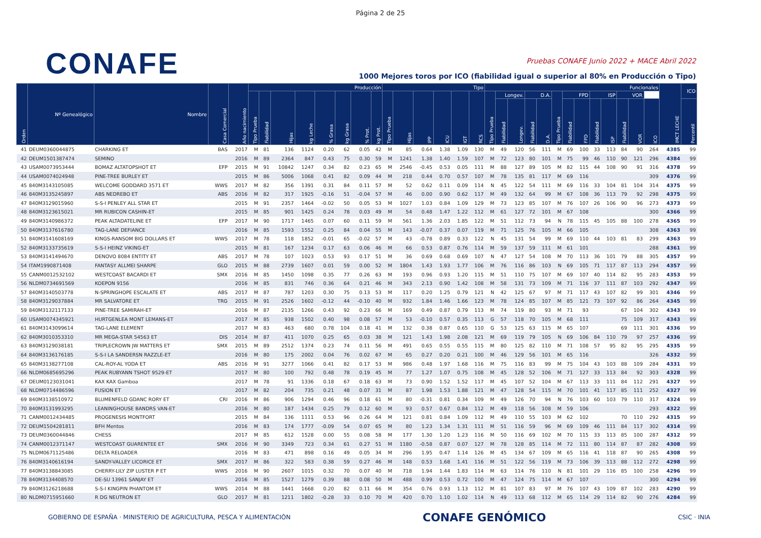Página 2 de 25
CONAFE
Pruebas CONAFE Junio 2022 + MACE Abril 2022
1000 Mejores toros por ICO (fiabilidad igual o superior al 80% en Producción o Tipo)
| Orden | Nº Genealógico | Nombre | Casa Comercial | Año nacimiento | Producción | | | | | | | | Tipo | | | | | | Funcionales | | | | | | | | | | | | | IMCT LECHE | ICO |
| --- | --- | --- | --- | --- | --- | --- | --- | --- | --- | --- | --- | --- | --- | --- | --- | --- | --- | --- | --- | --- | --- | --- | --- | --- | --- | --- | --- | --- | --- | --- | --- | --- | --- |
| | | | | | Tipo Prueba | Fiabilidad | Hijas | kg Leche | % Grasa | kg Grasa | % Prot. | kg Prot. | Tipo Prueba | Hijas | IPP | ICU | IGT | RCS | Tipo Prueba | Longev. | | D.A. | | Tipo Prueba | FPD | | ISP | | VOR | | | | |
| | | | | | | | | | | | | | | | | | | | | Fiabilidad | Longev. | Fiabilidad | D.A. | | Fiabilidad | FPD | Fiabilidad | ISP | Fiabilidad | VOR | ICO | | Percentil |
| 41 | DEUM0360044875 | CHARKING ET | BAS | 2017 | M | 81 | 136 | 1124 | 0.20 | 62 | 0.05 | 42 | M | 85 | 0.64 | 1.38 | 1.09 | 130 | M | 49 | 120 | 56 | 111 | M | 69 | 100 | 33 | 113 | 84 | 90 | 264 | 4385 | 99 |
| 42 | DEUM1501387474 | SEMINO | | 2016 | M | 89 | 2364 | 847 | 0.43 | 75 | 0.30 | 59 | M | 1241 | 1.38 | 1.40 | 1.59 | 107 | M | 72 | 123 | 80 | 101 | M | 75 | 99 | 46 | 110 | 90 | 121 | 296 | 4384 | 99 |
| 43 | USAM0073953444 | BOMAZ ALTATOPSHOT ET | EFP | 2015 | M | 91 | 10842 | 1247 | 0.34 | 82 | 0.23 | 65 | M | 2546 | -0.45 | 0.53 | 0.05 | 111 | M | 88 | 127 | 89 | 105 | M | 82 | 115 | 44 | 108 | 90 | 91 | 316 | 4378 | 99 |
| 44 | USAM0074024948 | PINE-TREE BURLEY ET | | 2015 | M | 86 | 5006 | 1068 | 0.41 | 82 | 0.09 | 44 | M | 218 | 0.44 | 0.70 | 0.57 | 107 | M | 78 | 135 | 81 | 117 | M | 69 | 116 | | | | | 309 | 4376 | 99 |
| 45 | 840M3143105085 | WELCOME GODDARD 3571 ET | WWS | 2017 | M | 82 | 356 | 1391 | 0.31 | 84 | 0.11 | 57 | M | 52 | 0.62 | 0.11 | 0.09 | 114 | N | 45 | 122 | 54 | 111 | M | 69 | 116 | 33 | 104 | 81 | 104 | 314 | 4375 | 99 |
| 46 | 840M3135245897 | ABS NEDREBO ET | ABS | 2016 | M | 82 | 317 | 1925 | -0.16 | 51 | -0.04 | 57 | M | 46 | 0.00 | 0.90 | 0.62 | 117 | M | 49 | 132 | 64 | 99 | M | 67 | 108 | 36 | 113 | 79 | 92 | 298 | 4375 | 99 |
| 47 | 840M3129015960 | S-S-I PENLEY ALL STAR ET | | 2015 | M | 91 | 2357 | 1464 | -0.02 | 50 | 0.05 | 53 | M | 1027 | 1.03 | 0.84 | 1.09 | 129 | M | 73 | 123 | 85 | 107 | M | 76 | 107 | 26 | 106 | 90 | 96 | 273 | 4373 | 99 |
| 48 | 840M3123615021 | MR RUBICON CASHIN-ET | | 2015 | M | 85 | 901 | 1425 | 0.24 | 78 | 0.03 | 49 | M | 54 | 0.48 | 1.47 | 1.22 | 112 | M | 61 | 127 | 72 | 101 | M | 67 | 108 | | | | | 300 | 4366 | 99 |
| 49 | 840M3140986372 | PEAK ALTADATELINE ET | EFP | 2017 | M | 90 | 1717 | 1465 | 0.07 | 60 | 0.11 | 59 | M | 561 | 1.36 | 2.03 | 1.85 | 122 | M | 51 | 112 | 73 | 94 | N | 78 | 115 | 45 | 105 | 88 | 100 | 278 | 4365 | 99 |
| 50 | 840M3137616780 | TAG-LANE DEFIANCE | | 2016 | M | 85 | 1593 | 1552 | 0.25 | 84 | 0.04 | 55 | M | 143 | -0.07 | 0.37 | 0.07 | 119 | M | 71 | 125 | 76 | 105 | M | 66 | 105 | | | | | 308 | 4363 | 99 |
| 51 | 840M3141608169 | KINGS-RANSOM BIG DOLLARS ET | WWS | 2017 | M | 78 | 118 | 1852 | -0.01 | 65 | -0.02 | 57 | M | 43 | -0.78 | 0.89 | 0.33 | 122 | N | 45 | 131 | 54 | 99 | M | 69 | 110 | 44 | 103 | 81 | 83 | 299 | 4363 | 99 |
| 52 | 840M3133735619 | S-S-I HEINZ VIKING-ET | | 2015 | M | 81 | 167 | 1234 | 0.17 | 63 | 0.06 | 46 | M | 66 | 0.53 | 0.87 | 0.76 | 114 | M | 59 | 137 | 59 | 111 | M | 61 | 101 | | | | | 288 | 4361 | 99 |
| 53 | 840M3141494670 | DENOVO 8084 ENTITY ET | ABS | 2017 | M | 78 | 107 | 1023 | 0.53 | 93 | 0.17 | 51 | M | 36 | 0.69 | 0.68 | 0.69 | 107 | N | 47 | 127 | 54 | 108 | M | 70 | 113 | 36 | 101 | 79 | 88 | 305 | 4357 | 99 |
| 54 | ITAM1990871408 | FANTASY ALLMEI SHARPE | GLO | 2015 | M | 88 | 2739 | 1607 | 0.01 | 59 | 0.00 | 52 | M | 1804 | 1.43 | 1.93 | 1.77 | 106 | M | 76 | 116 | 86 | 103 | N | 69 | 105 | 71 | 117 | 87 | 113 | 294 | 4357 | 99 |
| 55 | CANM0012532102 | WESTCOAST BACARDI ET | SMX | 2016 | M | 85 | 1450 | 1098 | 0.35 | 77 | 0.26 | 63 | M | 193 | 0.96 | 0.93 | 1.20 | 115 | M | 51 | 110 | 75 | 107 | M | 69 | 107 | 40 | 114 | 82 | 95 | 283 | 4353 | 99 |
| 56 | NLDM0734691569 | KOEPON 9156 | | 2016 | M | 85 | 831 | 746 | 0.36 | 64 | 0.21 | 46 | M | 343 | 2.13 | 0.90 | 1.42 | 108 | M | 58 | 131 | 73 | 109 | M | 71 | 116 | 37 | 111 | 87 | 103 | 292 | 4347 | 99 |
| 57 | 840M3140503778 | N-SPRINGHOPE ESCALATE ET | ABS | 2017 | M | 87 | 787 | 1203 | 0.30 | 75 | 0.13 | 53 | M | 117 | 0.20 | 1.25 | 0.79 | 121 | N | 42 | 125 | 67 | 97 | M | 71 | 117 | 43 | 107 | 82 | 99 | 301 | 4346 | 99 |
| 58 | 840M3129037884 | MR SALVATORE ET | TRG | 2015 | M | 91 | 2526 | 1602 | -0.12 | 44 | -0.10 | 40 | M | 932 | 1.84 | 1.46 | 1.66 | 123 | M | 78 | 124 | 85 | 107 | M | 85 | 121 | 73 | 107 | 92 | 86 | 264 | 4345 | 99 |
| 59 | 840M3132117133 | PINE-TREE SAMIRAH-ET | | 2016 | M | 87 | 2135 | 1266 | 0.43 | 92 | 0.23 | 66 | M | 169 | 0.49 | 0.87 | 0.79 | 113 | M | 74 | 119 | 80 | 93 | M | 71 | 93 | | | 67 | 104 | 302 | 4343 | 99 |
| 60 | USAM0074345921 | HURTGENLEA MONT LEMANS-ET | | 2017 | M | 85 | 938 | 1502 | 0.40 | 98 | 0.08 | 57 | M | 53 | -0.10 | 0.57 | 0.35 | 113 | G | 57 | 118 | 70 | 105 | M | 68 | 111 | | | 75 | 109 | 317 | 4343 | 99 |
| 61 | 840M3143099614 | TAG-LANE ELEMENT | | 2017 | M | 83 | 463 | 680 | 0.78 | 104 | 0.18 | 41 | M | 132 | 0.38 | 0.87 | 0.65 | 110 | G | 53 | 125 | 63 | 115 | M | 65 | 107 | | | 69 | 111 | 301 | 4336 | 99 |
| 62 | 840M3010353310 | MR MEGA-STAR 54563 ET | DIS | 2014 | M | 87 | 411 | 1070 | 0.25 | 65 | 0.03 | 38 | M | 121 | 1.43 | 1.98 | 2.08 | 121 | M | 69 | 119 | 79 | 105 | N | 69 | 106 | 84 | 110 | 79 | 97 | 257 | 4336 | 99 |
| 63 | 840M3129038181 | TRIPLECROWN JW MATTERS ET | SMX | 2015 | M | 89 | 2512 | 1374 | 0.23 | 74 | 0.11 | 56 | M | 491 | 0.65 | 0.55 | 0.55 | 115 | M | 80 | 125 | 82 | 110 | M | 71 | 108 | 57 | 95 | 82 | 95 | 295 | 4335 | 99 |
| 64 | 840M3136176185 | S-S-I LA SANDERSN RAZZLE-ET | | 2016 | M | 80 | 175 | 2002 | 0.04 | 76 | 0.02 | 67 | M | 65 | 0.27 | 0.20 | 0.21 | 100 | M | 46 | 129 | 56 | 101 | M | 65 | 116 | | | | | 326 | 4332 | 99 |
| 65 | 840M3138277108 | CAL-ROY-AL YODA ET | ABS | 2016 | M | 91 | 3277 | 1066 | 0.41 | 82 | 0.17 | 53 | M | 986 | 0.48 | 1.97 | 1.68 | 116 | M | 75 | 116 | 83 | 99 | M | 75 | 104 | 43 | 103 | 88 | 109 | 284 | 4331 | 99 |
| 66 | NLDM0685695296 | PEAK RUBYANN TSHOT 9529-ET | | 2017 | M | 80 | 100 | 792 | 0.48 | 78 | 0.19 | 45 | M | 77 | 1.27 | 1.07 | 0.75 | 108 | M | 45 | 128 | 52 | 106 | M | 71 | 127 | 33 | 113 | 84 | 92 | 303 | 4328 | 99 |
| 67 | DEUM0123031041 | KAX KAX Gamboa | | 2017 | M | 78 | 91 | 1336 | 0.18 | 67 | 0.18 | 63 | M | 73 | 0.90 | 1.52 | 1.52 | 117 | M | 45 | 107 | 52 | 104 | M | 67 | 113 | 33 | 111 | 84 | 112 | 291 | 4327 | 99 |
| 68 | NLDM0714486596 | FUSION ET | | 2017 | M | 82 | 204 | 735 | 0.21 | 48 | 0.07 | 31 | M | 87 | 1.98 | 1.53 | 1.88 | 121 | M | 47 | 128 | 54 | 115 | M | 70 | 101 | 41 | 117 | 85 | 111 | 252 | 4327 | 99 |
| 69 | 840M3138510972 | BLUMENFELD GDANC RORY ET | CRI | 2016 | M | 86 | 906 | 1294 | 0.46 | 96 | 0.18 | 61 | M | 80 | -0.31 | 0.81 | 0.34 | 109 | M | 49 | 126 | 70 | 94 | N | 76 | 103 | 60 | 103 | 79 | 110 | 317 | 4324 | 99 |
| 70 | 840M3131993295 | LEANINGHOUSE BANDRS VAN-ET | | 2016 | M | 80 | 187 | 1434 | 0.25 | 79 | 0.12 | 60 | M | 93 | 0.57 | 0.67 | 0.84 | 112 | M | 49 | 118 | 56 | 108 | M | 59 | 106 | | | | | 293 | 4322 | 99 |
| 71 | CANM0012434485 | PROGENESIS MONTFORT | | 2015 | M | 84 | 136 | 1111 | 0.53 | 96 | 0.26 | 64 | M | 121 | 0.81 | 0.84 | 1.09 | 112 | M | 49 | 110 | 55 | 103 | M | 62 | 102 | | | 70 | 110 | 292 | 4315 | 99 |
| 72 | DEUM1504281811 | BFH Mentos | | 2016 | M | 83 | 174 | 1777 | -0.09 | 54 | 0.07 | 65 | M | 80 | 1.23 | 1.34 | 1.31 | 111 | M | 51 | 116 | 59 | 96 | M | 69 | 109 | 46 | 111 | 84 | 117 | 302 | 4314 | 99 |
| 73 | DEUM0360044846 | CHESS | | 2017 | M | 85 | 612 | 1528 | 0.00 | 55 | 0.08 | 58 | M | 177 | 1.30 | 1.20 | 1.23 | 116 | M | 50 | 116 | 69 | 102 | M | 70 | 115 | 33 | 113 | 85 | 100 | 287 | 4312 | 99 |
| 74 | CANM0012371147 | WESTCOAST GUARENTEE ET | SMX | 2016 | M | 90 | 3349 | 723 | 0.34 | 61 | 0.27 | 51 | M | 1180 | -0.58 | 0.87 | 0.07 | 127 | M | 78 | 128 | 85 | 114 | M | 72 | 111 | 80 | 114 | 87 | 87 | 282 | 4308 | 99 |
| 75 | NLDM0671125486 | DELTA RELOADER | | 2016 | M | 83 | 471 | 898 | 0.16 | 49 | 0.05 | 34 | M | 296 | 1.95 | 0.47 | 1.14 | 126 | M | 45 | 134 | 67 | 109 | M | 65 | 116 | 41 | 118 | 87 | 90 | 265 | 4308 | 99 |
| 76 | 840M3140616194 | SANDY-VALLEY LICORICE ET | SMX | 2017 | M | 86 | 322 | 583 | 0.38 | 59 | 0.27 | 46 | M | 148 | 0.53 | 1.68 | 1.41 | 116 | M | 51 | 122 | 56 | 119 | M | 73 | 106 | 39 | 113 | 88 | 112 | 272 | 4298 | 99 |
| 77 | 840M3138843085 | CHERRY-LILY ZIP LUSTER P ET | WWS | 2016 | M | 90 | 2607 | 1015 | 0.32 | 70 | 0.07 | 40 | M | 718 | 1.94 | 1.44 | 1.83 | 114 | M | 63 | 114 | 76 | 110 | N | 81 | 101 | 29 | 116 | 85 | 100 | 258 | 4296 | 99 |
| 78 | 840M3134408570 | DE-SU 13961 SANJAY ET | | 2016 | M | 85 | 1527 | 1279 | 0.39 | 88 | 0.08 | 50 | M | 488 | 0.99 | 0.53 | 0.72 | 100 | M | 47 | 124 | 75 | 114 | M | 67 | 107 | | | | | 300 | 4294 | 99 |
| 79 | 840M3126218688 | S-S-I KINGPIN PHANTOM ET | WWS | 2014 | M | 88 | 1441 | 1668 | 0.20 | 82 | 0.11 | 66 | M | 354 | 0.76 | 0.93 | 1.13 | 112 | M | 81 | 107 | 83 | 97 | M | 76 | 107 | 43 | 109 | 87 | 102 | 283 | 4290 | 99 |
| 80 | NLDM0715951660 | R DG NEUTRON ET | GLO | 2017 | M | 81 | 1211 | 1802 | -0.28 | 33 | 0.10 | 70 | M | 420 | 0.70 | 1.10 | 1.02 | 114 | N | 49 | 113 | 68 | 112 | M | 65 | 114 | 29 | 114 | 82 | 90 | 276 | 4284 | 99 |
GOBIERNO DE ESPAÑA · MINISTERIO DE AGRICULTURA, PESCA Y ALIMENTACIÓN
CONAFE GENÓMICO
CSIC · INIA